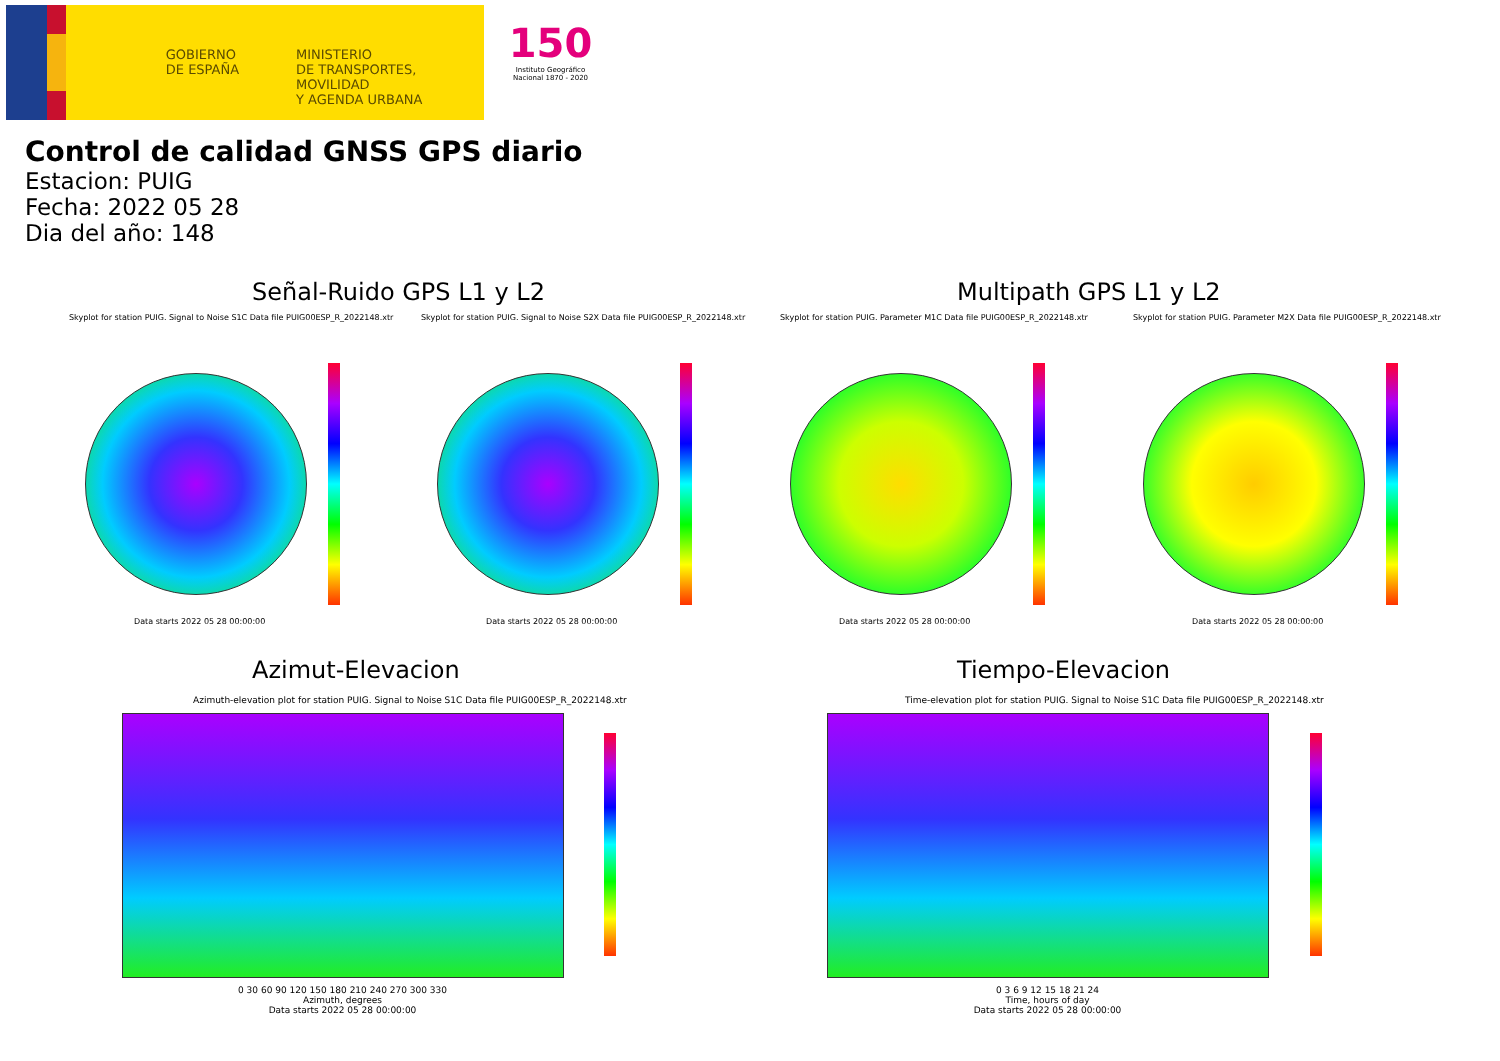GOBIERNO DE ESPAÑA
MINISTERIO
DE TRANSPORTES, MOVILIDAD
Y AGENDA URBANA
150
Instituto Geográfico Nacional 1870 - 2020
Control de calidad GNSS GPS diario
Estacion: PUIG
Fecha: 2022 05 28
Dia del año: 148
Señal-Ruido GPS L1 y L2 Multipath GPS L1 y L2
Skyplot for station PUIG. Signal to Noise S1C Data file PUIG00ESP_R_2022148.xtr Skyplot for station PUIG. Signal to Noise S2X Data file PUIG00ESP_R_2022148.xtr Skyplot for station PUIG. Parameter M1C Data file PUIG00ESP_R_2022148.xtr Skyplot for station PUIG. Parameter M2X Data file PUIG00ESP_R_2022148.xtr
Data starts 2022 05 28 00:00:00 Data starts 2022 05 28 00:00:00 Data starts 2022 05 28 00:00:00 Data starts 2022 05 28 00:00:00
Azimut-Elevacion Tiempo-Elevacion
Azimuth-elevation plot for station PUIG. Signal to Noise S1C Data file PUIG00ESP_R_2022148.xtr Time-elevation plot for station PUIG. Signal to Noise S1C Data file PUIG00ESP_R_2022148.xtr
0 30 60 90 120 150 180 210 240 270 300 330
Azimuth, degrees
Data starts 2022 05 28 00:00:00
0 3 6 9 12 15 18 21 24
Time, hours of day
Data starts 2022 05 28 00:00:00